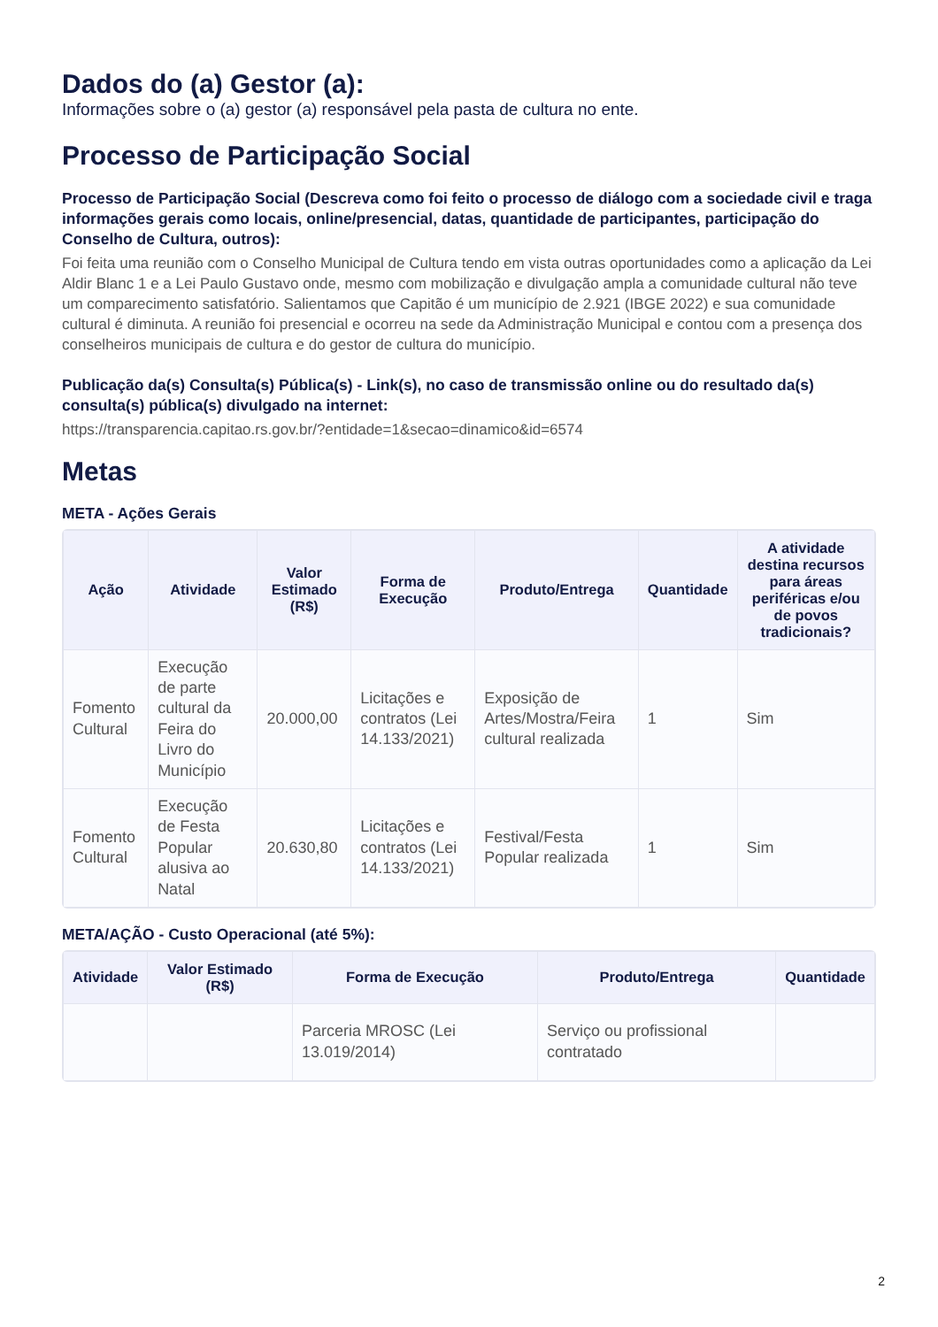Dados do (a) Gestor (a):
Informações sobre o (a) gestor (a) responsável pela pasta de cultura no ente.
Processo de Participação Social
Processo de Participação Social (Descreva como foi feito o processo de diálogo com a sociedade civil e traga informações gerais como locais, online/presencial, datas, quantidade de participantes, participação do Conselho de Cultura, outros):
Foi feita uma reunião com o Conselho Municipal de Cultura tendo em vista outras oportunidades como a aplicação da Lei Aldir Blanc 1 e a Lei Paulo Gustavo onde, mesmo com mobilização e divulgação ampla a comunidade cultural não teve um comparecimento satisfatório. Salientamos que Capitão é um município de 2.921 (IBGE 2022) e sua comunidade cultural é diminuta. A reunião foi presencial e ocorreu na sede da Administração Municipal e contou com a presença dos conselheiros municipais de cultura e do gestor de cultura do município.
Publicação da(s) Consulta(s) Pública(s) - Link(s), no caso de transmissão online ou do resultado da(s) consulta(s) pública(s) divulgado na internet:
https://transparencia.capitao.rs.gov.br/?entidade=1&secao=dinamico&id=6574
Metas
META - Ações Gerais
| Ação | Atividade | Valor Estimado (R$) | Forma de Execução | Produto/Entrega | Quantidade | A atividade destina recursos para áreas periféricas e/ou de povos tradicionais? |
| --- | --- | --- | --- | --- | --- | --- |
| Fomento Cultural | Execução de parte cultural da Feira do Livro do Município | 20.000,00 | Licitações e contratos (Lei 14.133/2021) | Exposição de Artes/Mostra/Feira cultural realizada | 1 | Sim |
| Fomento Cultural | Execução de Festa Popular alusiva ao Natal | 20.630,80 | Licitações e contratos (Lei 14.133/2021) | Festival/Festa Popular realizada | 1 | Sim |
META/AÇÃO - Custo Operacional (até 5%):
| Atividade | Valor Estimado (R$) | Forma de Execução | Produto/Entrega | Quantidade |
| --- | --- | --- | --- | --- |
| | | Parceria MROSC (Lei 13.019/2014) | Serviço ou profissional contratado | |
2